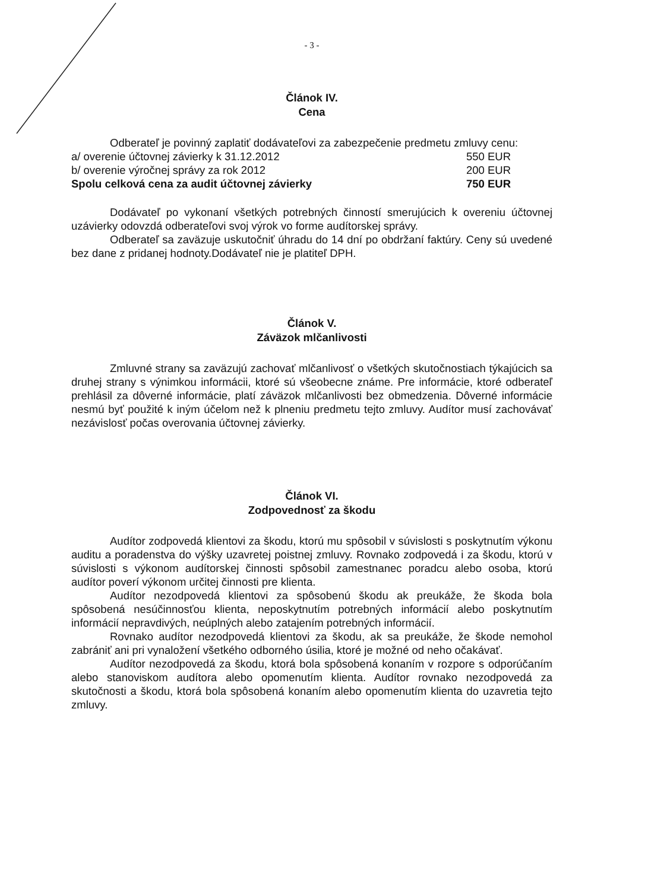- 3 -
Článok IV.
Cena
Odberateľ je povinný zaplatiť dodávateľovi za zabezpečenie predmetu zmluvy cenu:
a/ overenie účtovnej závierky k 31.12.2012 550 EUR
b/ overenie výročnej správy za rok 2012 200 EUR
Spolu celková cena za audit účtovnej závierky 750 EUR
Dodávateľ po vykonaní všetkých potrebných činností smerujúcich k overeniu účtovnej uzávierky odovzdá odberateľovi svoj výrok vo forme audítorskej správy.
Odberateľ sa zaväzuje uskutočniť úhradu do 14 dní po obdržaní faktúry. Ceny sú uvedené bez dane z pridanej hodnoty.Dodávateľ nie je platiteľ DPH.
Článok V.
Záväzok mlčanlivosti
Zmluvné strany sa zaväzujú zachovať mlčanlivosť o všetkých skutočnostiach týkajúcich sa druhej strany s výnimkou informácii, ktoré sú všeobecne známe. Pre informácie, ktoré odberateľ prehlásil za dôverné informácie, platí záväzok mlčanlivosti bez obmedzenia. Dôverné informácie nesmú byť použité k iným účelom než k plneniu predmetu tejto zmluvy. Audítor musí zachovávať nezávislosť počas overovania účtovnej závierky.
Článok VI.
Zodpovednosť za škodu
Audítor zodpovedá klientovi za škodu, ktorú mu spôsobil v súvislosti s poskytnutím výkonu auditu a poradenstva do výšky uzavretej poistnej zmluvy. Rovnako zodpovedá i za škodu, ktorú v súvislosti s výkonom audítorskej činnosti spôsobil zamestnanec poradcu alebo osoba, ktorú audítor poverí výkonom určitej činnosti pre klienta.
Audítor nezodpovedá klientovi za spôsobenú škodu ak preukáže, že škoda bola spôsobená nesúčinnosťou klienta, neposkytnutím potrebných informácií alebo poskytnutím informácií nepravdivých, neúplných alebo zatajením potrebných informácií.
Rovnako audítor nezodpovedá klientovi za škodu, ak sa preukáže, že škode nemohol zabrániť ani pri vynaložení všetkého odborného úsilia, ktoré je možné od neho očakávať.
Audítor nezodpovedá za škodu, ktorá bola spôsobená konaním v rozpore s odporúčaním alebo stanoviskom audítora alebo opomenutím klienta. Audítor rovnako nezodpovedá za skutočnosti a škodu, ktorá bola spôsobená konaním alebo opomenutím klienta do uzavretia tejto zmluvy.